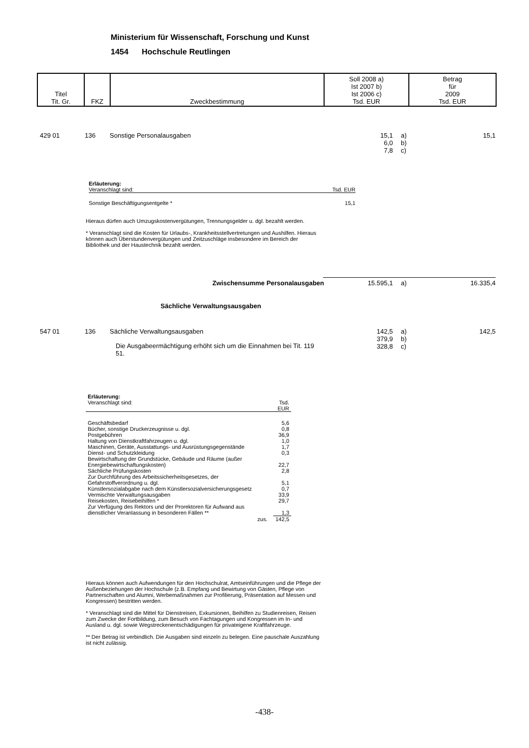Ministerium für Wissenschaft, Forschung und Kunst
1454 Hochschule Reutlingen
| Titel Tit. Gr. | FKZ | Zweckbestimmung | Soll 2008 a) Ist 2007 b) Ist 2006 c) Tsd. EUR | Betrag für 2009 Tsd. EUR |
| 429 01 | 136 | Sonstige Personalausgaben | 15,1 6,0 7,8 | a) b) c) | 15,1 |
Erläuterung:
Veranschlagt sind: Tsd. EUR
Sonstige Beschäftigungsentgelte * 15,1
Hieraus dürfen auch Umzugskostenvergütungen, Trennungsgelder u. dgl. bezahlt werden.
* Veranschlagt sind die Kosten für Urlaubs-, Krankheitsstellvertretungen und Aushilfen. Hieraus können auch Überstundenvergütungen und Zeitzuschläge insbesondere im Bereich der Bibliothek und der Haustechnik bezahlt werden.
| Zwischensumme Personalausgaben | 15.595,1 | a) | 16.335,4 |
Sächliche Verwaltungsausgaben
| 547 01 | 136 | Sächliche Verwaltungsausgaben Die Ausgabeermächtigung erhöht sich um die Einnahmen bei Tit. 119 51. | 142,5 379,9 328,8 | a) b) c) | 142,5 |
| Erläuterung: Veranschlagt sind: | Tsd. EUR | |
| Geschäftsbedarf | | 5,6 |
| Bücher, sonstige Druckerzeugnisse u. dgl. | | 0,8 |
| Postgebühren | | 36,9 |
| Haltung von Dienstkraftfahrzeugen u. dgl. | | 1,0 |
| Maschinen, Geräte, Ausstattungs- und Ausrüstungsgegenstände | | 1,7 |
| Dienst- und Schutzkleidung | | 0,3 |
| Bewirtschaftung der Grundstücke, Gebäude und Räume (außer Energiebewirtschaftungskosten) | | 22,7 |
| Sächliche Prüfungskosten | | 2,8 |
| Zur Durchführung des Arbeitssicherheitsgesetzes, der Gefahrstoffverordnung u. dgl. | | 5,1 |
| Künstlersozialabgabe nach dem Künstlersozialversicherungsgesetz | | 0,7 |
| Vermischte Verwaltungsausgaben | | 33,9 |
| Reisekosten, Reisebeihilfen * | | 29,7 |
| Zur Verfügung des Rektors und der Prorektoren für Aufwand aus dienstlicher Veranlassung in besonderen Fällen ** | | 1,3 |
| zus. | | 142,5 |
Hieraus können auch Aufwendungen für den Hochschulrat, Amtseinführungen und die Pflege der Außenbeziehungen der Hochschule (z.B. Empfang und Bewirtung von Gästen, Pflege von Partnerschaften und Alumni, Werbemaßnahmen zur Profilierung, Präsentation auf Messen und Kongressen) bestritten werden.
* Veranschlagt sind die Mittel für Dienstreisen, Exkursionen, Beihilfen zu Studienreisen, Reisen zum Zwecke der Fortbildung, zum Besuch von Fachtagungen und Kongressen im In- und Ausland u. dgl. sowie Wegstreckenentschädigungen für privateigene Kraftfahrzeuge.
** Der Betrag ist verbindlich. Die Ausgaben sind einzeln zu belegen. Eine pauschale Auszahlung ist nicht zulässig.
-438-